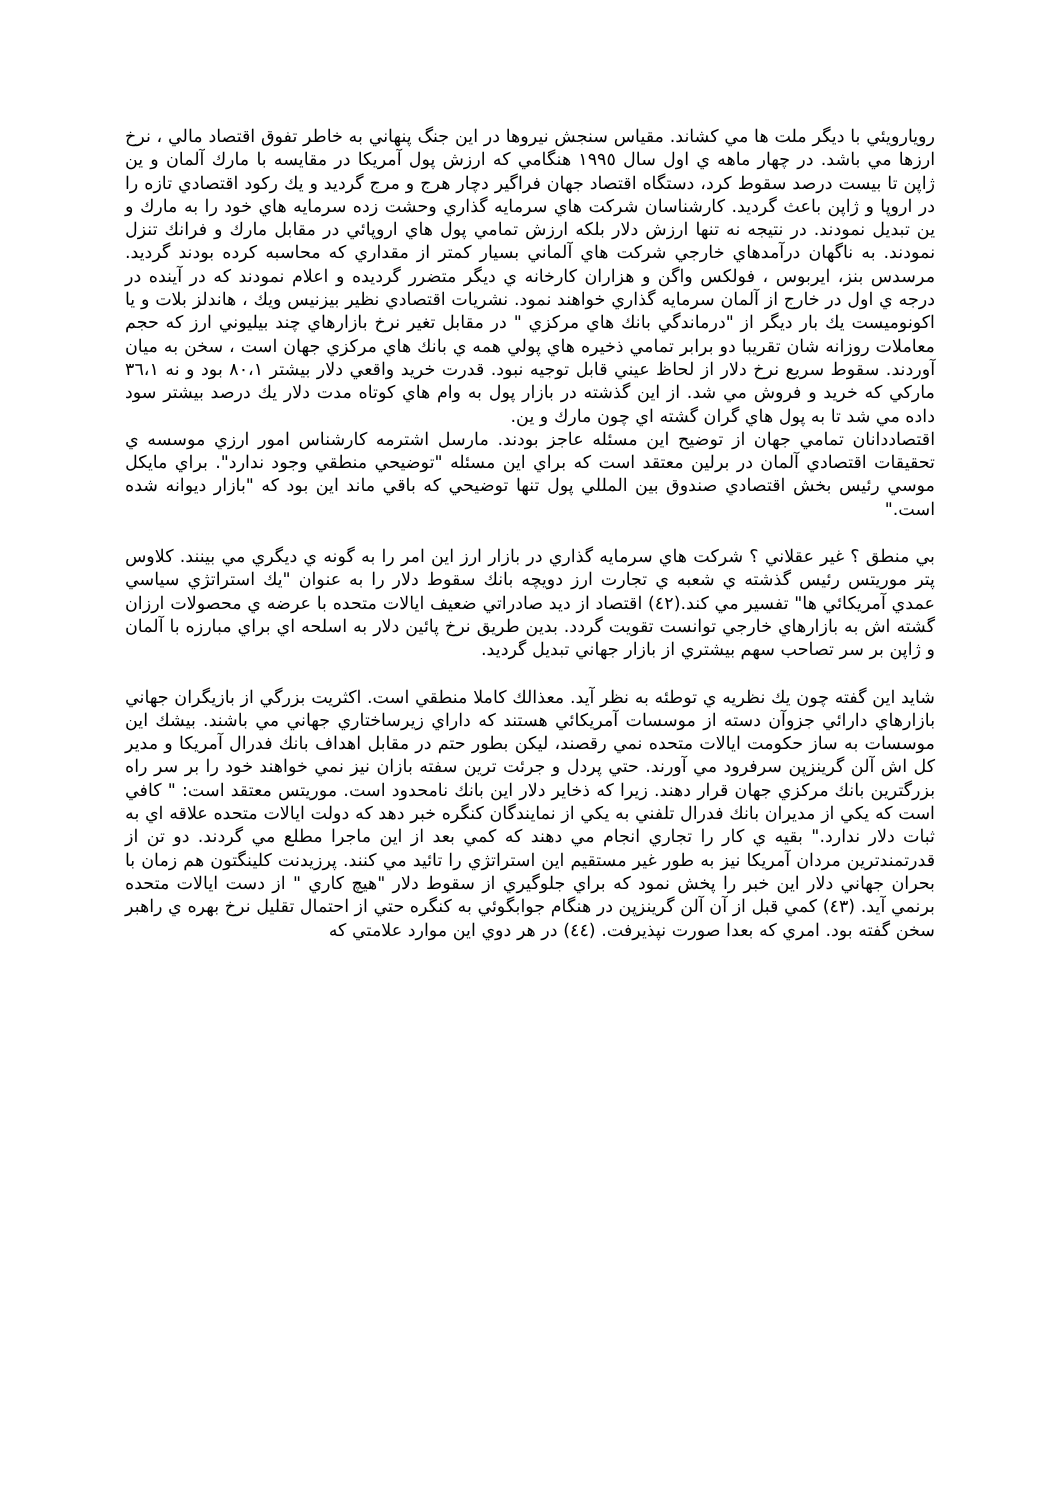رويارويئي با ديگر ملت ها مي كشاند. مقياس سنجش نيروها در اين جنگ پنهاني به خاطر تفوق اقتصاد مالي ، نرخ ارزها مي باشد. در چهار ماهه ي اول سال ١٩٩٥ هنگامي كه ارزش پول آمريكا در مقايسه با مارك آلمان و ين ژاپن تا بيست درصد سقوط كرد، دستگاه اقتصاد جهان فراگير دچار هرج و مرج گرديد و يك ركود اقتصادي تازه را در اروپا و ژاپن باعث گرديد. كارشناسان شركت هاي سرمايه گذاري وحشت زده سرمايه هاي خود را به مارك و ين تبديل نمودند. در نتيجه نه تنها ارزش دلار بلكه ارزش تمامي پول هاي اروپائي در مقابل مارك و فرانك تنزل نمودند. به ناگهان درآمدهاي خارجي شركت هاي آلماني بسيار كمتر از مقداري كه محاسبه كرده بودند گرديد. مرسدس بنز، ايربوس ، فولكس واگن و هزاران كارخانه ي ديگر متضرر گرديده و اعلام نمودند كه در آينده در درجه ي اول در خارج از آلمان سرمايه گذاري خواهند نمود. نشريات اقتصادي نظير بيزنيس ويك ، هاندلز بلات و يا اكونوميست يك بار ديگر از "درماندگي بانك هاي مركزي " در مقابل تغير نرخ بازارهاي چند بيليوني ارز كه حجم معاملات روزانه شان تقريبا دو برابر تمامي ذخيره هاي پولي همه ي بانك هاي مركزي جهان است ، سخن به ميان آوردند. سقوط سريع نرخ دلار از لحاظ عيني قابل توجيه نبود. قدرت خريد واقعي دلار بيشتر ٨٠،١ بود و نه ٣٦،١ ماركي كه خريد و فروش مي شد. از اين گذشته در بازار پول به وام هاي كوتاه مدت دلار يك درصد بيشتر سود داده مي شد تا به پول هاي گران گشته اي چون مارك و ين.
اقتصاددانان تمامي جهان از توضيح اين مسئله عاجز بودند. مارسل اشترمه كارشناس امور ارزي موسسه ي تحقيقات اقتصادي آلمان در برلين معتقد است كه براي اين مسئله "توضيحي منطقي وجود ندارد". براي مايكل موسي رئيس بخش اقتصادي صندوق بين المللي پول تنها توضيحي كه باقي ماند اين بود كه "بازار ديوانه شده است."
بي منطق ؟ غير عقلاني ؟ شركت هاي سرمايه گذاري در بازار ارز اين امر را به گونه ي ديگري مي بينند. كلاوس پتر موريتس رئيس گذشته ي شعبه ي تجارت ارز دويچه بانك سقوط دلار را به عنوان "يك استراتژي سياسي عمدي آمريكائي ها" تفسير مي كند.(٤٢) اقتصاد از ديد صادراتي ضعيف ايالات متحده با عرضه ي محصولات ارزان گشته اش به بازارهاي خارجي توانست تقويت گردد. بدين طريق نرخ پائين دلار به اسلحه اي براي مبارزه با آلمان و ژاپن بر سر تصاحب سهم بيشتري از بازار جهاني تبديل گرديد.
شايد اين گفته چون يك نظريه ي توطئه به نظر آيد. معذالك كاملا منطقي است. اكثريت بزرگي از بازيگران جهاني بازارهاي دارائي جزوآن دسته از موسسات آمريكائي هستند كه داراي زيرساختاري جهاني مي باشند. بيشك اين موسسات به ساز حكومت ايالات متحده نمي رقصند، ليكن بطور حتم در مقابل اهداف بانك فدرال آمريكا و مدير كل اش آلن گرينزپن سرفرود مي آورند. حتي پردل و جرئت ترين سفته بازان نيز نمي خواهند خود را بر سر راه بزرگترين بانك مركزي جهان قرار دهند. زيرا كه ذخاير دلار اين بانك نامحدود است. موريتس معتقد است: " كافي است كه يكي از مديران بانك فدرال تلفني به يكي از نمايندگان كنگره خبر دهد كه دولت ايالات متحده علاقه اي به ثبات دلار ندارد." بقيه ي كار را تجاري انجام مي دهند كه كمي بعد از اين ماجرا مطلع مي گردند. دو تن از قدرتمندترين مردان آمريكا نيز به طور غير مستقيم اين استراتژي را تائيد مي كنند. پرزيدنت كلينگتون هم زمان با بحران جهاني دلار اين خبر را پخش نمود كه براي جلوگيري از سقوط دلار "هيچ كاري " از دست ايالات متحده برنمي آيد. (٤٣) كمي قبل از آن آلن گرينزپن در هنگام جوابگوئي به كنگره حتي از احتمال تقليل نرخ بهره ي راهبر سخن گفته بود. امري كه بعدا صورت نپذيرفت. (٤٤) در هر دوي اين موارد علامتي كه